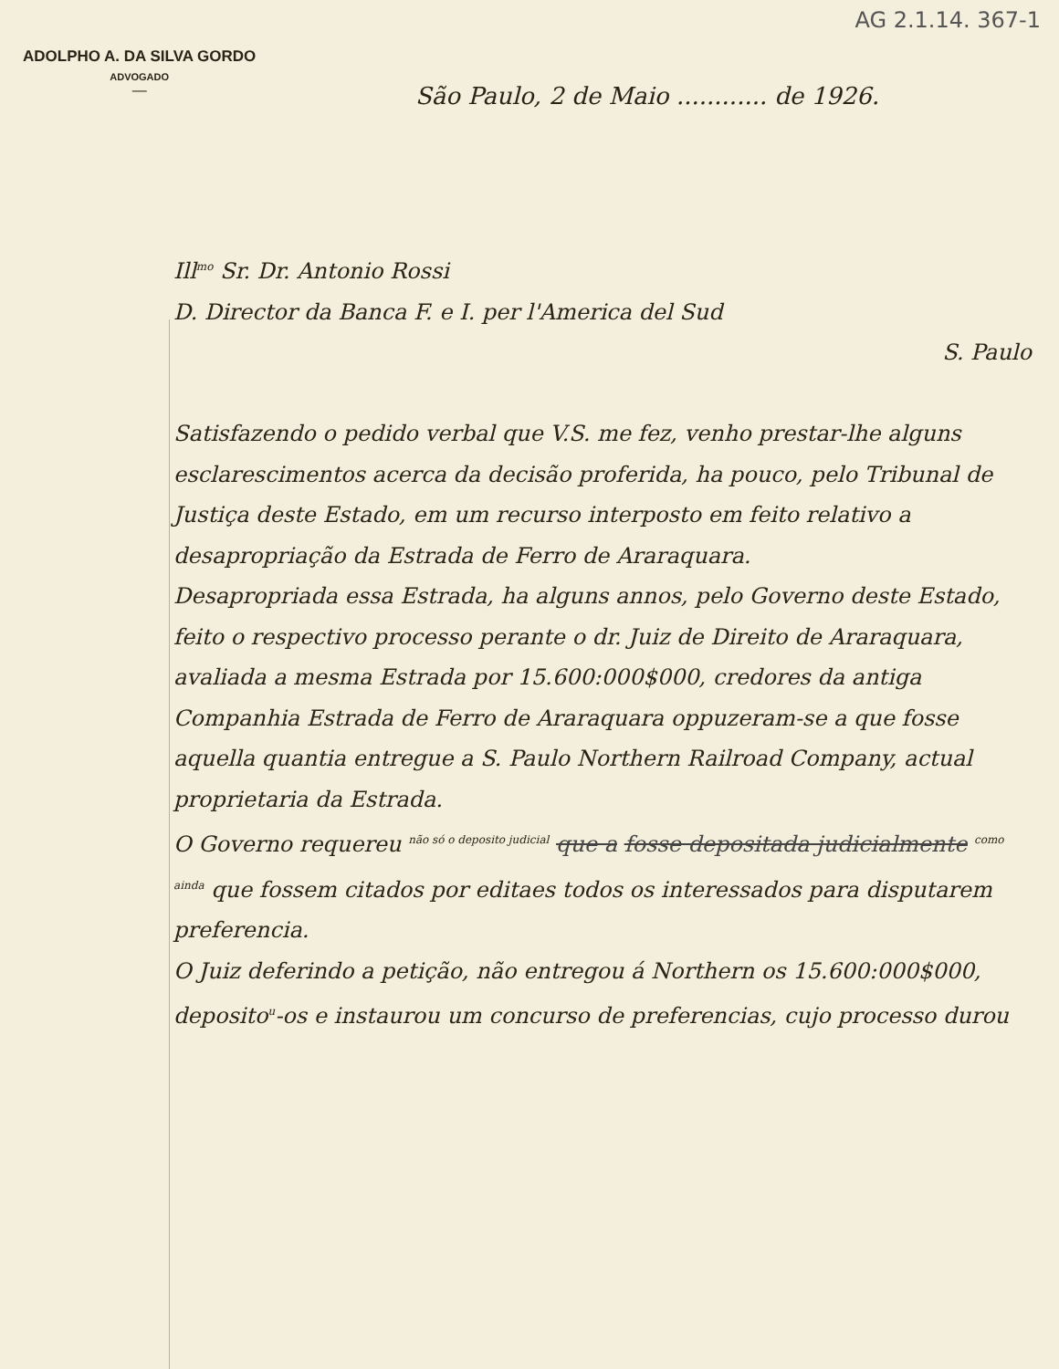AG 2.1.14. 367-1
ADOLPHO A. DA SILVA GORDO
ADVOGADO
—
São Paulo, 2 de Maio ............ de 1926.
Ill<sup>mo</sup> Sr. Dr. Antonio Rossi
D. Director da Banca F. e I. per l'America del Sud
S. Paulo
Satisfazendo o pedido verbal que V.S. me fez, venho prestar-lhe alguns esclarescimentos acerca da decisão proferida, ha pouco, pelo Tribunal de Justiça deste Estado, em um recurso interposto em feito relativo a desapropriação da Estrada de Ferro de Araraquara.
Desapropriada essa Estrada, ha alguns annos, pelo Governo deste Estado, feito o respectivo processo perante o dr. Juiz de Direito de Araraquara, avaliada a mesma Estrada por 15.600:000$000, credores da antiga Companhia Estrada de Ferro de Araraquara oppuzeram-se a que fosse aquella quantia entregue a S. Paulo Northern Railroad Company, actual proprietaria da Estrada.
O Governo requereu <sup>não só o deposito judicial</sup> que a fosse depositada judicialmente <sup>como ainda</sup> que fossem citados por editaes todos os interessados para disputarem preferencia.
O Juiz deferindo a petição, não entregou á Northern os 15.600:000$000, deposito<sup>u</sup>-os e instaurou um concurso de preferencias, cujo processo durou